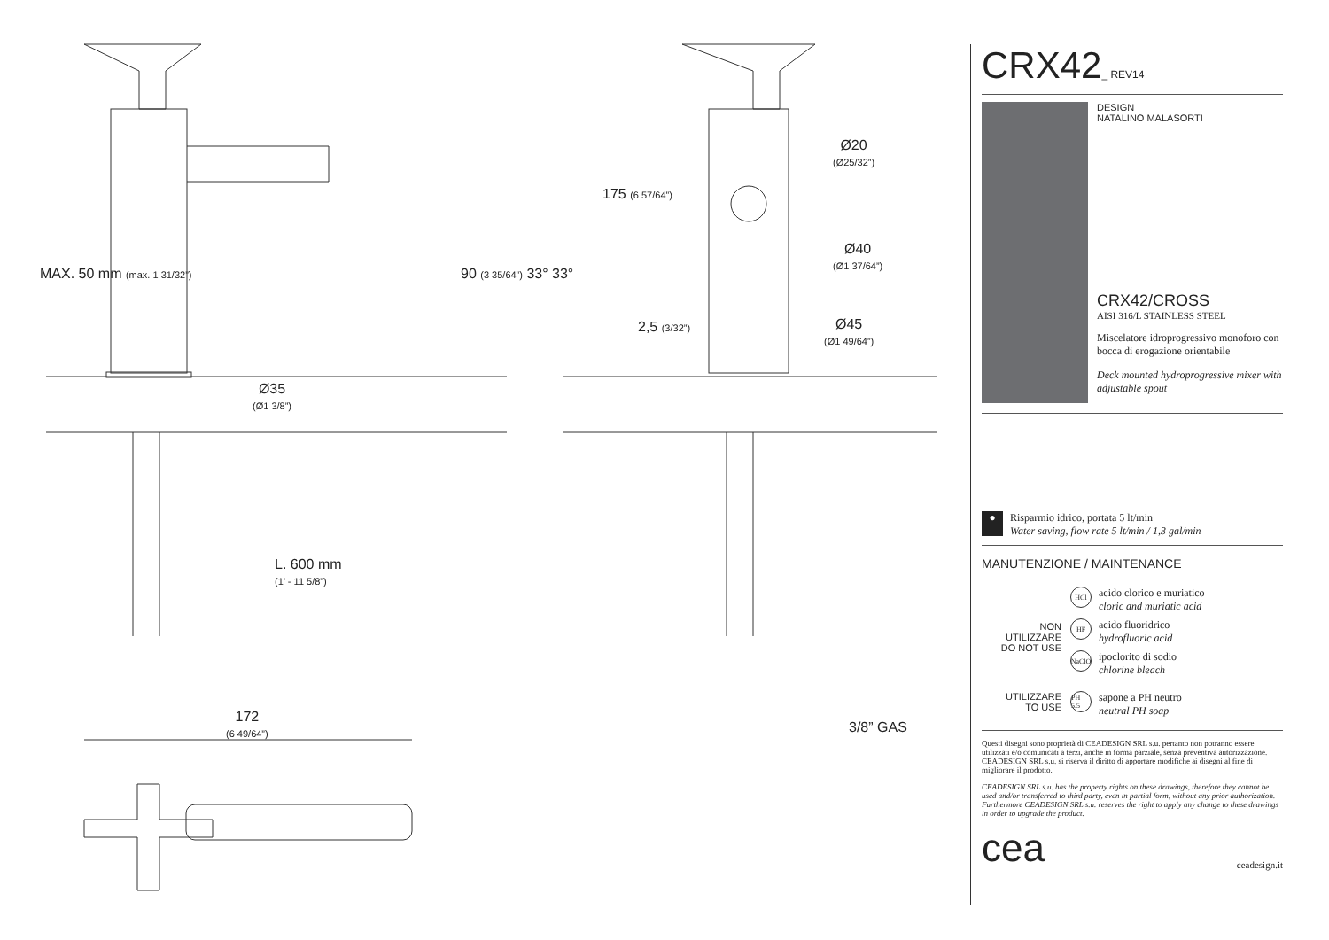Ø35
(Ø1 3/8”)
L. 600 mm
(1’ - 11 5/8”)
172
(6 49/64”)
MAX. 50 mm (max. 1 31/32”) 90 (3 35/64”) 33° 33°
175 (6 57/64”)
Ø20
(Ø25/32”)
Ø40
(Ø1 37/64”)
Ø45
(Ø1 49/64”)
2,5 (3/32”)
3/8” GAS
CRX42_ REV14
DESIGN
NATALINO MALASORTI
CRX42/CROSS
AISI 316/L STAINLESS STEEL
Miscelatore idroprogressivo monoforo con bocca di erogazione orientabile
Deck mounted hydroprogressive mixer with adjustable spout
●
Risparmio idrico, portata 5 lt/min
Water saving, flow rate 5 lt/min / 1,3 gal/min
MANUTENZIONE / MAINTENANCE
NON UTILIZZARE
DO NOT USE
HCl
acido clorico e muriatico
cloric and muriatic acid
HF
acido fluoridrico
hydrofluoric acid
NaClO
ipoclorito di sodio
chlorine bleach
UTILIZZARE
TO USE
PH 5.5
sapone a PH neutro
neutral PH soap
Questi disegni sono proprietà di CEADESIGN SRL s.u. pertanto non potranno essere utilizzati e/o comunicati a terzi, anche in forma parziale, senza preventiva autorizzazione. CEADESIGN SRL s.u. si riserva il diritto di apportare modifiche ai disegni al fine di migliorare il prodotto.
CEADESIGN SRL s.u. has the property rights on these drawings, therefore they cannot be used and/or transferred to third party, even in partial form, without any prior authorization. Furthermore CEADESIGN SRL s.u. reserves the right to apply any change to these drawings in order to upgrade the product.
cea ceadesign.it